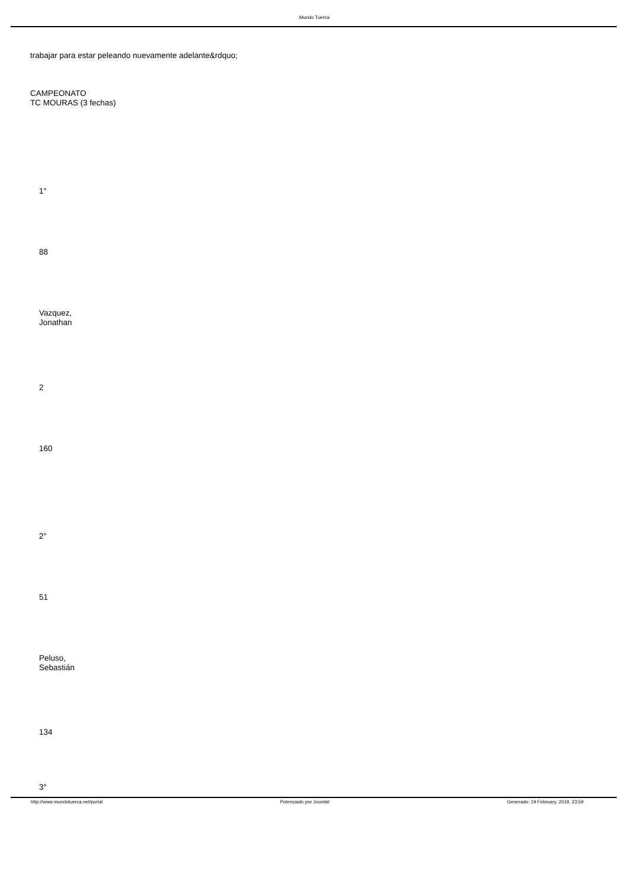.Mundo Tuerca
trabajar para estar peleando nuevamente adelante&rdquo;
CAMPEONATO
TC MOURAS (3 fechas)
1°
88
Vazquez,
Jonathan
2
160
2°
51
Peluso,
Sebastián
134
3°
http://www.mundotuerca.net/portal Potenciado por Joomla! Generado: 19 February, 2019, 23:59